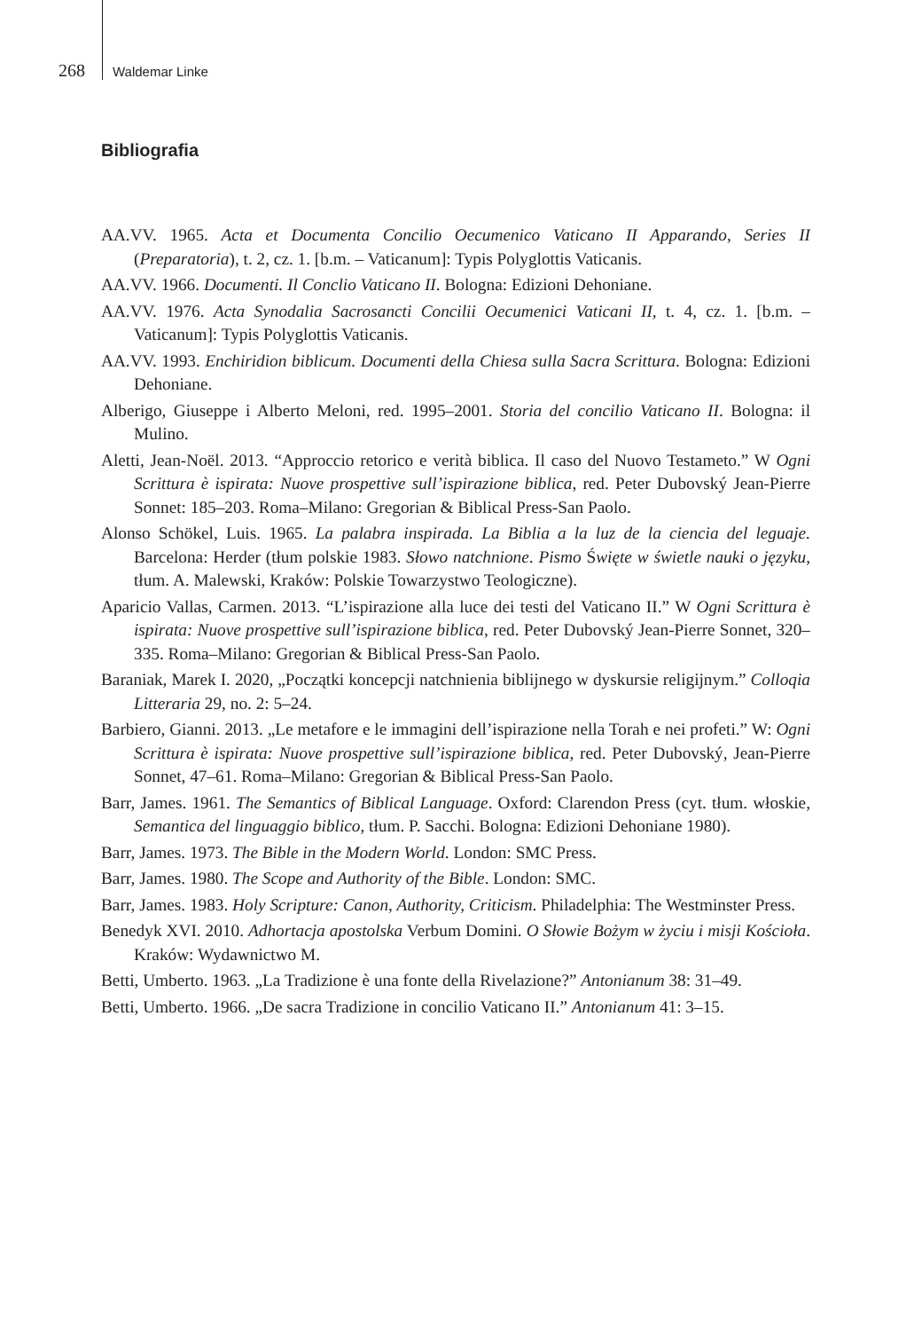268 Waldemar Linke
Bibliografia
AA.VV. 1965. Acta et Documenta Concilio Oecumenico Vaticano II Apparando, Series II (Preparatoria), t. 2, cz. 1. [b.m. – Vaticanum]: Typis Polyglottis Vaticanis.
AA.VV. 1966. Documenti. Il Conclio Vaticano II. Bologna: Edizioni Dehoniane.
AA.VV. 1976. Acta Synodalia Sacrosancti Concilii Oecumenici Vaticani II, t. 4, cz. 1. [b.m. – Vaticanum]: Typis Polyglottis Vaticanis.
AA.VV. 1993. Enchiridion biblicum. Documenti della Chiesa sulla Sacra Scrittura. Bologna: Edizioni Dehoniane.
Alberigo, Giuseppe i Alberto Meloni, red. 1995–2001. Storia del concilio Vaticano II. Bologna: il Mulino.
Aletti, Jean-Noël. 2013. “Approccio retorico e verità biblica. Il caso del Nuovo Testameto.” W Ogni Scrittura è ispirata: Nuove prospettive sull’ispirazione biblica, red. Peter Dubovský Jean-Pierre Sonnet: 185–203. Roma–Milano: Gregorian & Biblical Press-San Paolo.
Alonso Schökel, Luis. 1965. La palabra inspirada. La Biblia a la luz de la ciencia del leguaje. Barcelona: Herder (tłum polskie 1983. Słowo natchnione. Pismo Święte w świetle nauki o języku, tłum. A. Malewski, Kraków: Polskie Towarzystwo Teologiczne).
Aparicio Vallas, Carmen. 2013. “L’ispirazione alla luce dei testi del Vaticano II.” W Ogni Scrittura è ispirata: Nuove prospettive sull’ispirazione biblica, red. Peter Dubovský Jean-Pierre Sonnet, 320–335. Roma–Milano: Gregorian & Biblical Press-San Paolo.
Baraniak, Marek I. 2020, „Początki koncepcji natchnienia biblijnego w dyskursie religijnym.” Colloqia Litteraria 29, no. 2: 5–24.
Barbiero, Gianni. 2013. „Le metafore e le immagini dell’ispirazione nella Torah e nei profeti.” W: Ogni Scrittura è ispirata: Nuove prospettive sull’ispirazione biblica, red. Peter Dubovský, Jean-Pierre Sonnet, 47–61. Roma–Milano: Gregorian & Biblical Press-San Paolo.
Barr, James. 1961. The Semantics of Biblical Language. Oxford: Clarendon Press (cyt. tłum. włoskie, Semantica del linguaggio biblico, tłum. P. Sacchi. Bologna: Edizioni Dehoniane 1980).
Barr, James. 1973. The Bible in the Modern World. London: SMC Press.
Barr, James. 1980. The Scope and Authority of the Bible. London: SMC.
Barr, James. 1983. Holy Scripture: Canon, Authority, Criticism. Philadelphia: The Westminster Press.
Benedyk XVI. 2010. Adhortacja apostolska Verbum Domini. O Słowie Bożym w życiu i misji Kościoła. Kraków: Wydawnictwo M.
Betti, Umberto. 1963. „La Tradizione è una fonte della Rivelazione?” Antonianum 38: 31–49.
Betti, Umberto. 1966. „De sacra Tradizione in concilio Vaticano II.” Antonianum 41: 3–15.